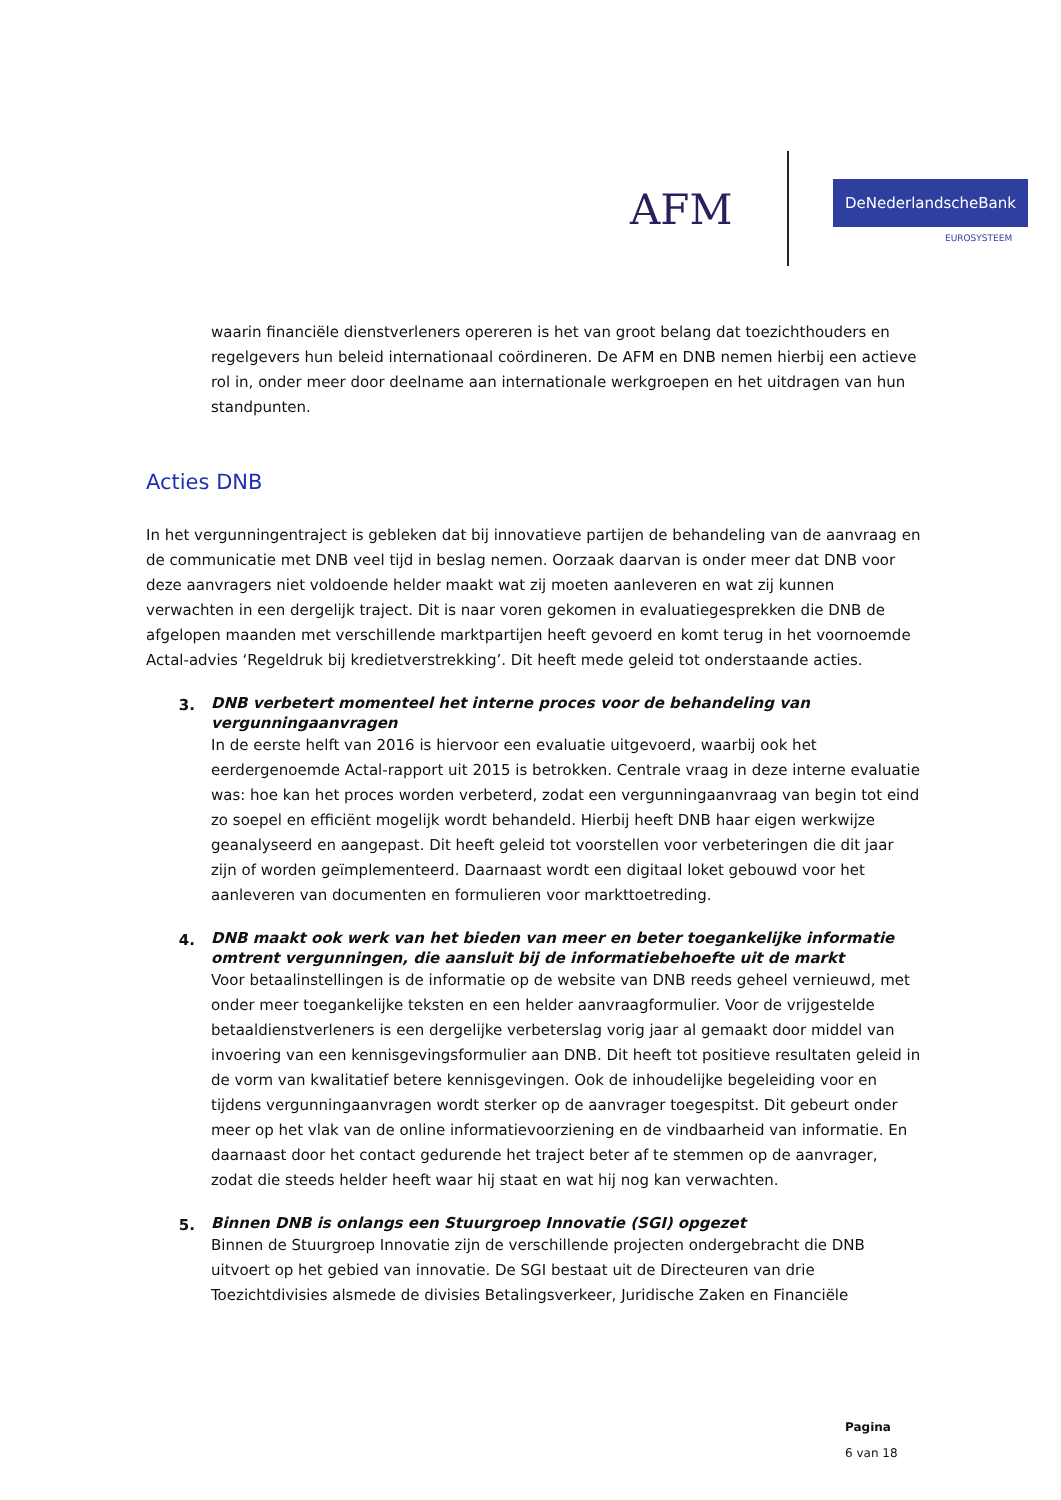AFM DeNederlandscheBank
EUROSYSTEEM
waarin financiële dienstverleners opereren is het van groot belang dat toezichthouders en regelgevers hun beleid internationaal coördineren. De AFM en DNB nemen hierbij een actieve rol in, onder meer door deelname aan internationale werkgroepen en het uitdragen van hun standpunten.
Acties DNB
In het vergunningentraject is gebleken dat bij innovatieve partijen de behandeling van de aanvraag en de communicatie met DNB veel tijd in beslag nemen. Oorzaak daarvan is onder meer dat DNB voor deze aanvragers niet voldoende helder maakt wat zij moeten aanleveren en wat zij kunnen verwachten in een dergelijk traject. Dit is naar voren gekomen in evaluatiegesprekken die DNB de afgelopen maanden met verschillende marktpartijen heeft gevoerd en komt terug in het voornoemde Actal-advies ‘Regeldruk bij kredietverstrekking’. Dit heeft mede geleid tot onderstaande acties.
3.
DNB verbetert momenteel het interne proces voor de behandeling van vergunningaanvragen
In de eerste helft van 2016 is hiervoor een evaluatie uitgevoerd, waarbij ook het eerdergenoemde Actal-rapport uit 2015 is betrokken. Centrale vraag in deze interne evaluatie was: hoe kan het proces worden verbeterd, zodat een vergunningaanvraag van begin tot eind zo soepel en efficiënt mogelijk wordt behandeld. Hierbij heeft DNB haar eigen werkwijze geanalyseerd en aangepast. Dit heeft geleid tot voorstellen voor verbeteringen die dit jaar zijn of worden geïmplementeerd. Daarnaast wordt een digitaal loket gebouwd voor het aanleveren van documenten en formulieren voor markttoetreding.
4.
DNB maakt ook werk van het bieden van meer en beter toegankelijke informatie omtrent vergunningen, die aansluit bij de informatiebehoefte uit de markt
Voor betaalinstellingen is de informatie op de website van DNB reeds geheel vernieuwd, met onder meer toegankelijke teksten en een helder aanvraagformulier. Voor de vrijgestelde betaaldienstverleners is een dergelijke verbeterslag vorig jaar al gemaakt door middel van invoering van een kennisgevingsformulier aan DNB. Dit heeft tot positieve resultaten geleid in de vorm van kwalitatief betere kennisgevingen. Ook de inhoudelijke begeleiding voor en tijdens vergunningaanvragen wordt sterker op de aanvrager toegespitst. Dit gebeurt onder meer op het vlak van de online informatievoorziening en de vindbaarheid van informatie. En daarnaast door het contact gedurende het traject beter af te stemmen op de aanvrager, zodat die steeds helder heeft waar hij staat en wat hij nog kan verwachten.
5.
Binnen DNB is onlangs een Stuurgroep Innovatie (SGI) opgezet
Binnen de Stuurgroep Innovatie zijn de verschillende projecten ondergebracht die DNB uitvoert op het gebied van innovatie. De SGI bestaat uit de Directeuren van drie Toezichtdivisies alsmede de divisies Betalingsverkeer, Juridische Zaken en Financiële
Pagina
6 van 18